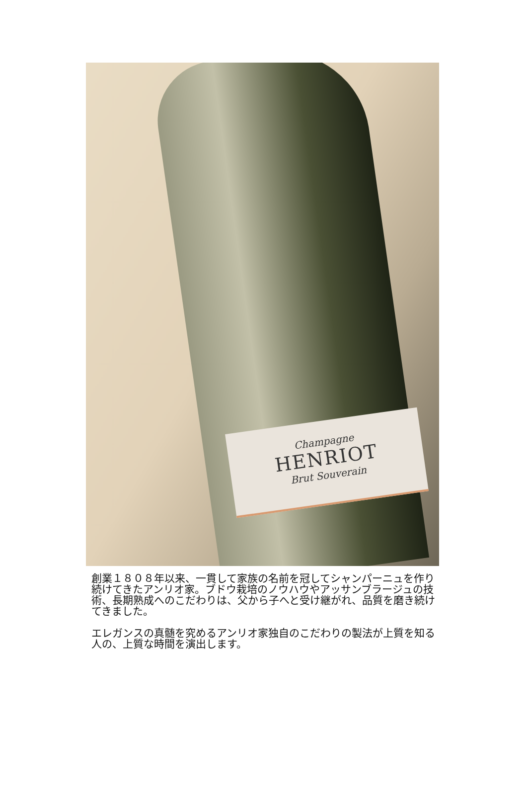Champagne
HENRIOT
Brut Souverain
創業１８０８年以来、一貫して家族の名前を冠してシャンパーニュを作り続けてきたアンリオ家。ブドウ栽培のノウハウやアッサンブラージュの技術、長期熟成へのこだわりは、父から子へと受け継がれ、品質を磨き続けてきました。
エレガンスの真髄を究めるアンリオ家独自のこだわりの製法が上質を知る人の、上質な時間を演出します。